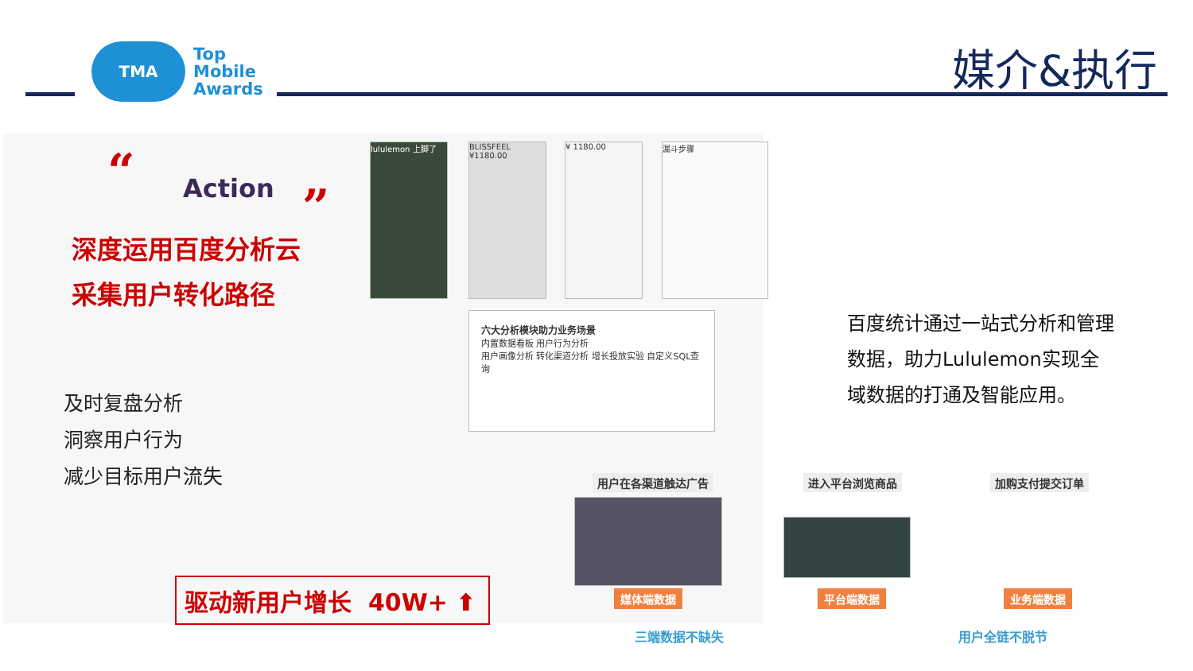TMA
Top
Mobile
Awards
媒介&执行
“ Action ”
深度运用百度分析云
采集用户转化路径
及时复盘分析
洞察用户行为
减少目标用户流失
驱动新用户增长 40W+ ⬆
lululemon 上脚了
BLISSFEEL ¥1180.00
¥ 1180.00 漏斗步骤
六大分析模块助力业务场景
内置数据看板 用户行为分析
用户画像分析 转化渠道分析 增长投放实验 自定义SQL查询
百度统计通过一站式分析和管理数据，助力Lululemon实现全域数据的打通及智能应用。
用户在各渠道触达广告 进入平台浏览商品 加购支付提交订单
媒体端数据 平台端数据 业务端数据
三端数据不缺失 用户全链不脱节